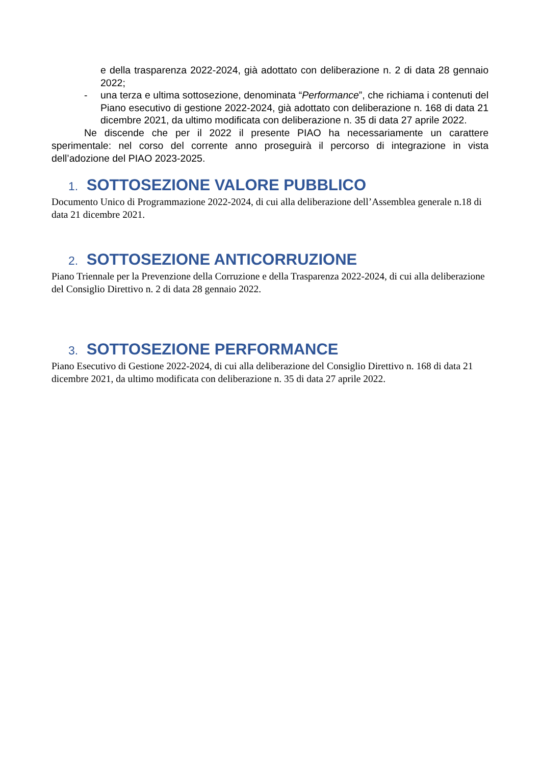e della trasparenza 2022-2024, già adottato con deliberazione n. 2 di data 28 gennaio 2022;
- una terza e ultima sottosezione, denominata “Performance”, che richiama i contenuti del Piano esecutivo di gestione 2022-2024, già adottato con deliberazione n. 168 di data 21 dicembre 2021, da ultimo modificata con deliberazione n. 35 di data 27 aprile 2022.
Ne discende che per il 2022 il presente PIAO ha necessariamente un carattere sperimentale: nel corso del corrente anno proseguirà il percorso di integrazione in vista dell’adozione del PIAO 2023-2025.
1. SOTTOSEZIONE VALORE PUBBLICO
Documento Unico di Programmazione 2022-2024, di cui alla deliberazione dell’Assemblea generale n.18 di data 21 dicembre 2021.
2. SOTTOSEZIONE ANTICORRUZIONE
Piano Triennale per la Prevenzione della Corruzione e della Trasparenza 2022-2024, di cui alla deliberazione del Consiglio Direttivo n. 2 di data 28 gennaio 2022.
3. SOTTOSEZIONE PERFORMANCE
Piano Esecutivo di Gestione 2022-2024, di cui alla deliberazione del Consiglio Direttivo n. 168 di data 21 dicembre 2021, da ultimo modificata con deliberazione n. 35 di data 27 aprile 2022.